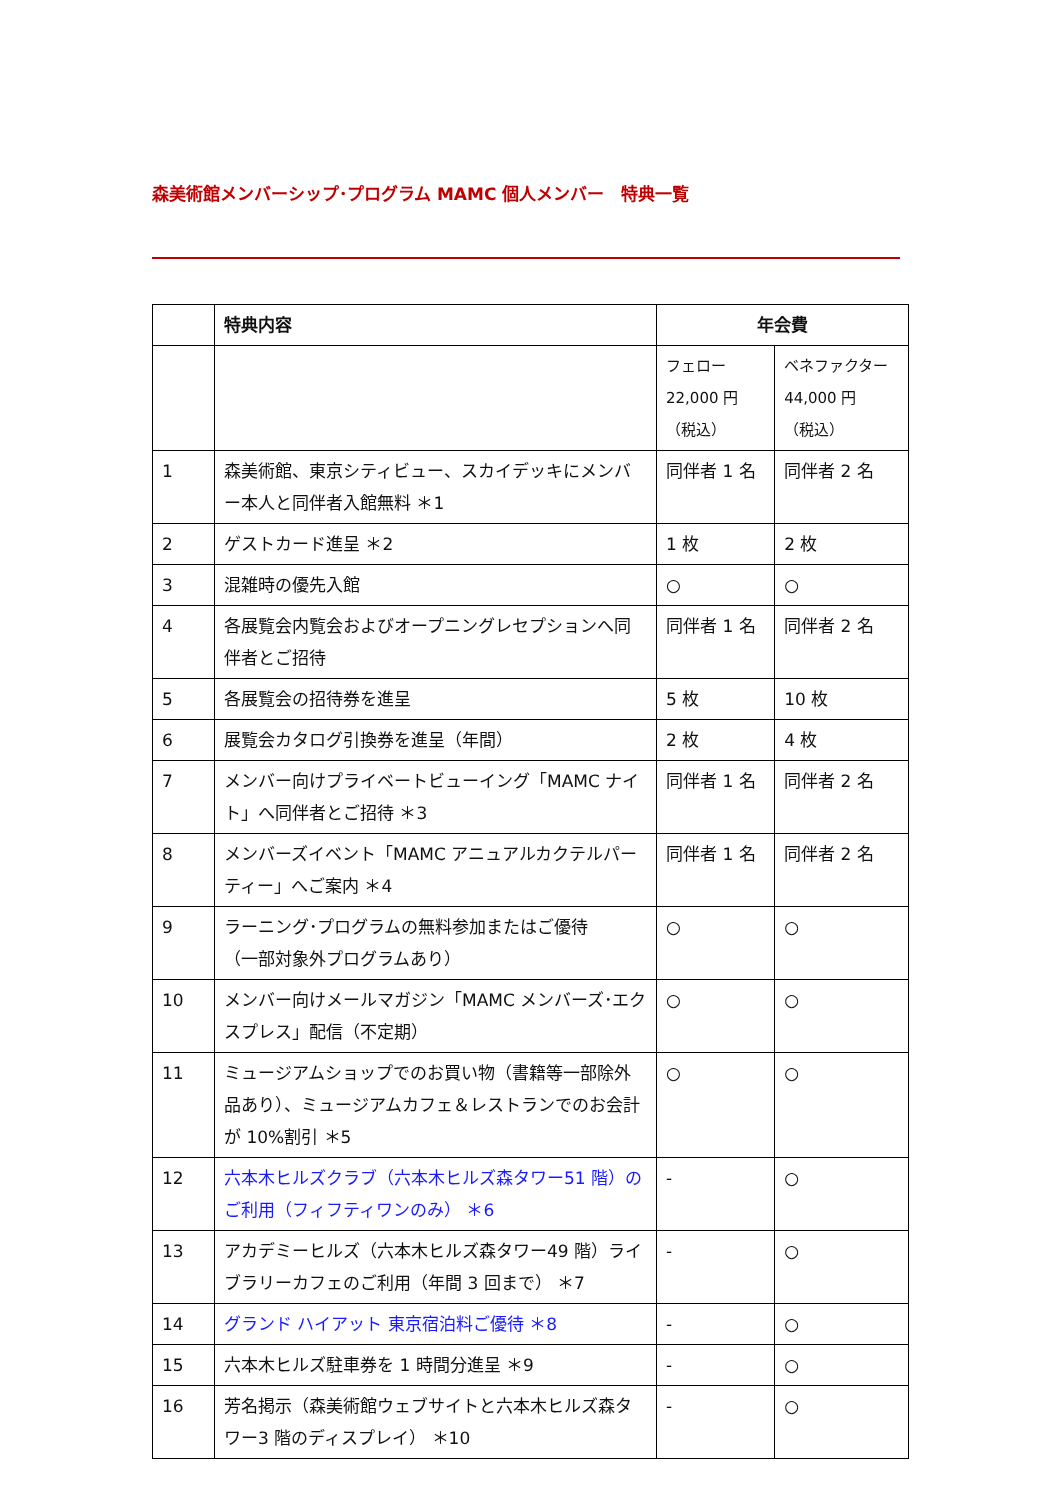森美術館メンバーシップ･プログラム MAMC 個人メンバー　特典一覧
| | 特典内容 | 年会費 | |
| --- | --- | --- | --- |
| | | フェロー 22,000 円 （税込） | ベネファクター 44,000 円 （税込） |
| 1 | 森美術館、東京シティビュー、スカイデッキにメンバー本人と同伴者入館無料 ＊1 | 同伴者 1 名 | 同伴者 2 名 |
| 2 | ゲストカード進呈 ＊2 | 1 枚 | 2 枚 |
| 3 | 混雑時の優先入館 | ○ | ○ |
| 4 | 各展覧会内覧会およびオープニングレセプションへ同伴者とご招待 | 同伴者 1 名 | 同伴者 2 名 |
| 5 | 各展覧会の招待券を進呈 | 5 枚 | 10 枚 |
| 6 | 展覧会カタログ引換券を進呈（年間） | 2 枚 | 4 枚 |
| 7 | メンバー向けプライベートビューイング「MAMC ナイト」へ同伴者とご招待 ＊3 | 同伴者 1 名 | 同伴者 2 名 |
| 8 | メンバーズイベント「MAMC アニュアルカクテルパーティー」へご案内 ＊4 | 同伴者 1 名 | 同伴者 2 名 |
| 9 | ラーニング･プログラムの無料参加またはご優待 （一部対象外プログラムあり） | ○ | ○ |
| 10 | メンバー向けメールマガジン「MAMC メンバーズ･エクスプレス」配信（不定期） | ○ | ○ |
| 11 | ミュージアムショップでのお買い物（書籍等一部除外品あり）、ミュージアムカフェ＆レストランでのお会計が 10%割引 ＊5 | ○ | ○ |
| 12 | 六本木ヒルズクラブ（六本木ヒルズ森タワー51 階）のご利用（フィフティワンのみ） ＊6 | - | ○ |
| 13 | アカデミーヒルズ（六本木ヒルズ森タワー49 階）ライブラリーカフェのご利用（年間 3 回まで） ＊7 | - | ○ |
| 14 | グランド ハイアット 東京宿泊料ご優待 ＊8 | - | ○ |
| 15 | 六本木ヒルズ駐車券を 1 時間分進呈 ＊9 | - | ○ |
| 16 | 芳名掲示（森美術館ウェブサイトと六本木ヒルズ森タワー3 階のディスプレイ） ＊10 | - | ○ |